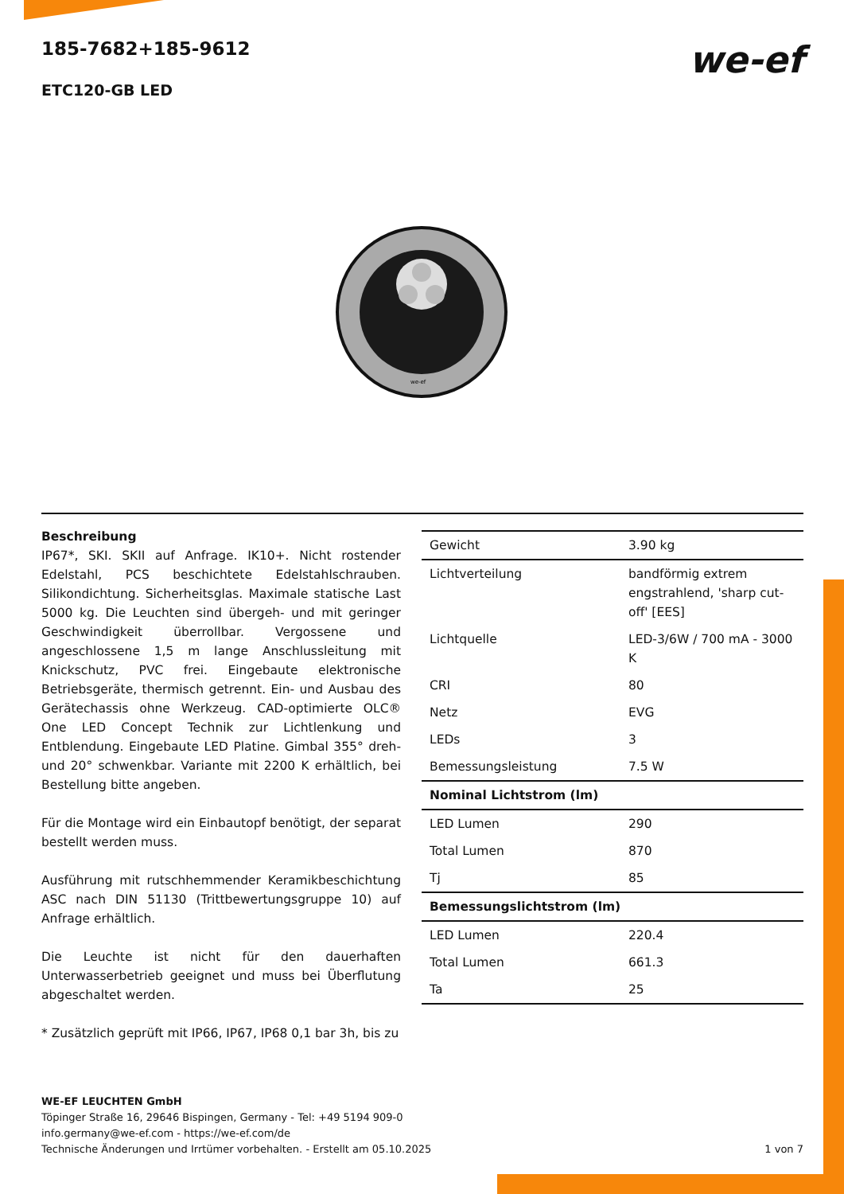185-7682+185-9612
ETC120-GB LED
we-ef
we-ef
Beschreibung
IP67*, SKI. SKII auf Anfrage. IK10+. Nicht rostender Edelstahl, PCS beschichtete Edelstahlschrauben. Silikondichtung. Sicherheitsglas. Maximale statische Last 5000 kg. Die Leuchten sind übergeh- und mit geringer Geschwindigkeit überrollbar. Vergossene und angeschlossene 1,5 m lange Anschlussleitung mit Knickschutz, PVC frei. Eingebaute elektronische Betriebsgeräte, thermisch getrennt. Ein- und Ausbau des Gerätechassis ohne Werkzeug. CAD-optimierte OLC® One LED Concept Technik zur Lichtlenkung und Entblendung. Eingebaute LED Platine. Gimbal 355° dreh- und 20° schwenkbar. Variante mit 2200 K erhältlich, bei Bestellung bitte angeben.
Für die Montage wird ein Einbautopf benötigt, der separat bestellt werden muss.
Ausführung mit rutschhemmender Keramikbeschichtung ASC nach DIN 51130 (Trittbewertungsgruppe 10) auf Anfrage erhältlich.
Die Leuchte ist nicht für den dauerhaften Unterwasserbetrieb geeignet und muss bei Überflutung abgeschaltet werden.
* Zusätzlich geprüft mit IP66, IP67, IP68 0,1 bar 3h, bis zu
| Gewicht | 3.90 kg |
| Lichtverteilung | bandförmig extrem engstrahlend, 'sharp cut-off' [EES] |
| Lichtquelle | LED-3/6W / 700 mA - 3000 K |
| CRI | 80 |
| Netz | EVG |
| LEDs | 3 |
| Bemessungsleistung | 7.5 W |
| Nominal Lichtstrom (lm) | |
| LED Lumen | 290 |
| Total Lumen | 870 |
| Tj | 85 |
| Bemessungslichtstrom (lm) | |
| LED Lumen | 220.4 |
| Total Lumen | 661.3 |
| Ta | 25 |
WE-EF LEUCHTEN GmbH
Töpinger Straße 16, 29646 Bispingen, Germany - Tel: +49 5194 909-0
info.germany@we-ef.com - https://we-ef.com/de
Technische Änderungen und Irrtümer vorbehalten. - Erstellt am 05.10.2025
1 von 7